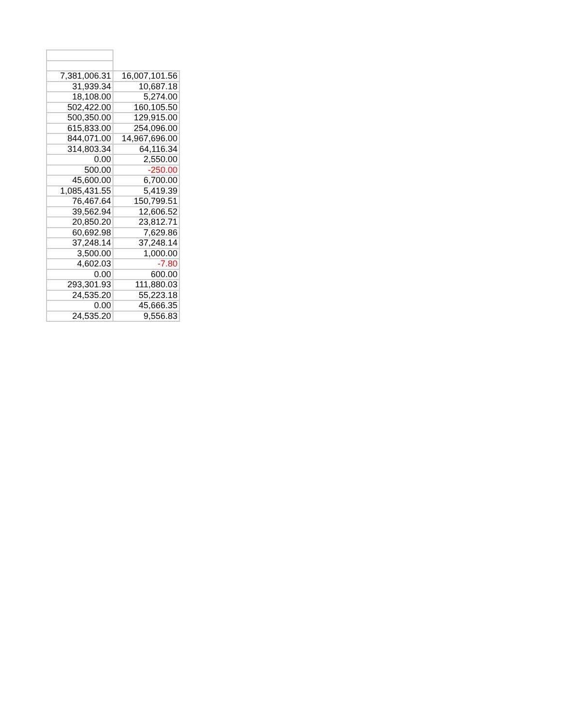| 7,381,006.31 | 16,007,101.56 |
| 31,939.34 | 10,687.18 |
| 18,108.00 | 5,274.00 |
| 502,422.00 | 160,105.50 |
| 500,350.00 | 129,915.00 |
| 615,833.00 | 254,096.00 |
| 844,071.00 | 14,967,696.00 |
| 314,803.34 | 64,116.34 |
| 0.00 | 2,550.00 |
| 500.00 | -250.00 |
| 45,600.00 | 6,700.00 |
| 1,085,431.55 | 5,419.39 |
| 76,467.64 | 150,799.51 |
| 39,562.94 | 12,606.52 |
| 20,850.20 | 23,812.71 |
| 60,692.98 | 7,629.86 |
| 37,248.14 | 37,248.14 |
| 3,500.00 | 1,000.00 |
| 4,602.03 | -7.80 |
| 0.00 | 600.00 |
| 293,301.93 | 111,880.03 |
| 24,535.20 | 55,223.18 |
| 0.00 | 45,666.35 |
| 24,535.20 | 9,556.83 |